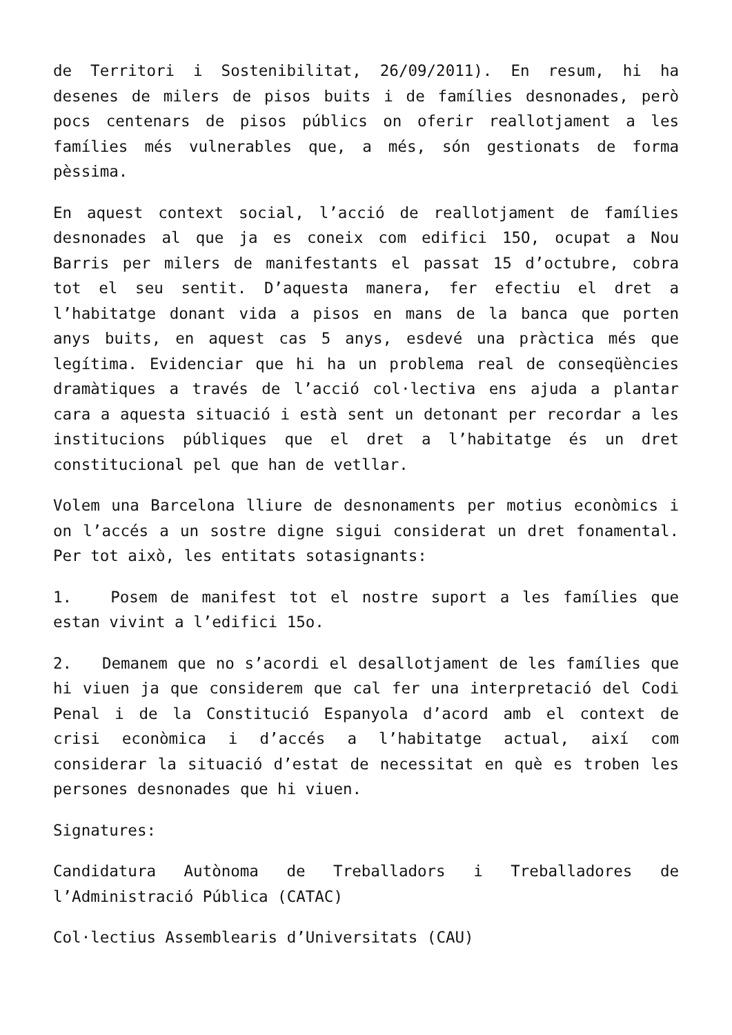de Territori i Sostenibilitat, 26/09/2011). En resum, hi ha desenes de milers de pisos buits i de famílies desnonades, però pocs centenars de pisos públics on oferir reallotjament a les famílies més vulnerables que, a més, són gestionats de forma pèssima.
En aquest context social, l’acció de reallotjament de famílies desnonades al que ja es coneix com edifici 15O, ocupat a Nou Barris per milers de manifestants el passat 15 d’octubre, cobra tot el seu sentit. D’aquesta manera, fer efectiu el dret a l’habitatge donant vida a pisos en mans de la banca que porten anys buits, en aquest cas 5 anys, esdevé una pràctica més que legítima. Evidenciar que hi ha un problema real de conseqüències dramàtiques a través de l’acció col·lectiva ens ajuda a plantar cara a aquesta situació i està sent un detonant per recordar a les institucions públiques que el dret a l’habitatge és un dret constitucional pel que han de vetllar.
Volem una Barcelona lliure de desnonaments per motius econòmics i on l’accés a un sostre digne sigui considerat un dret fonamental. Per tot això, les entitats sotasignants:
1. Posem de manifest tot el nostre suport a les famílies que estan vivint a l’edifici 15o.
2. Demanem que no s’acordi el desallotjament de les famílies que hi viuen ja que considerem que cal fer una interpretació del Codi Penal i de la Constitució Espanyola d’acord amb el context de crisi econòmica i d’accés a l’habitatge actual, així com considerar la situació d’estat de necessitat en què es troben les persones desnonades que hi viuen.
Signatures:
Candidatura Autònoma de Treballadors i Treballadores de l’Administració Pública (CATAC)
Col·lectius Assemblearis d’Universitats (CAU)